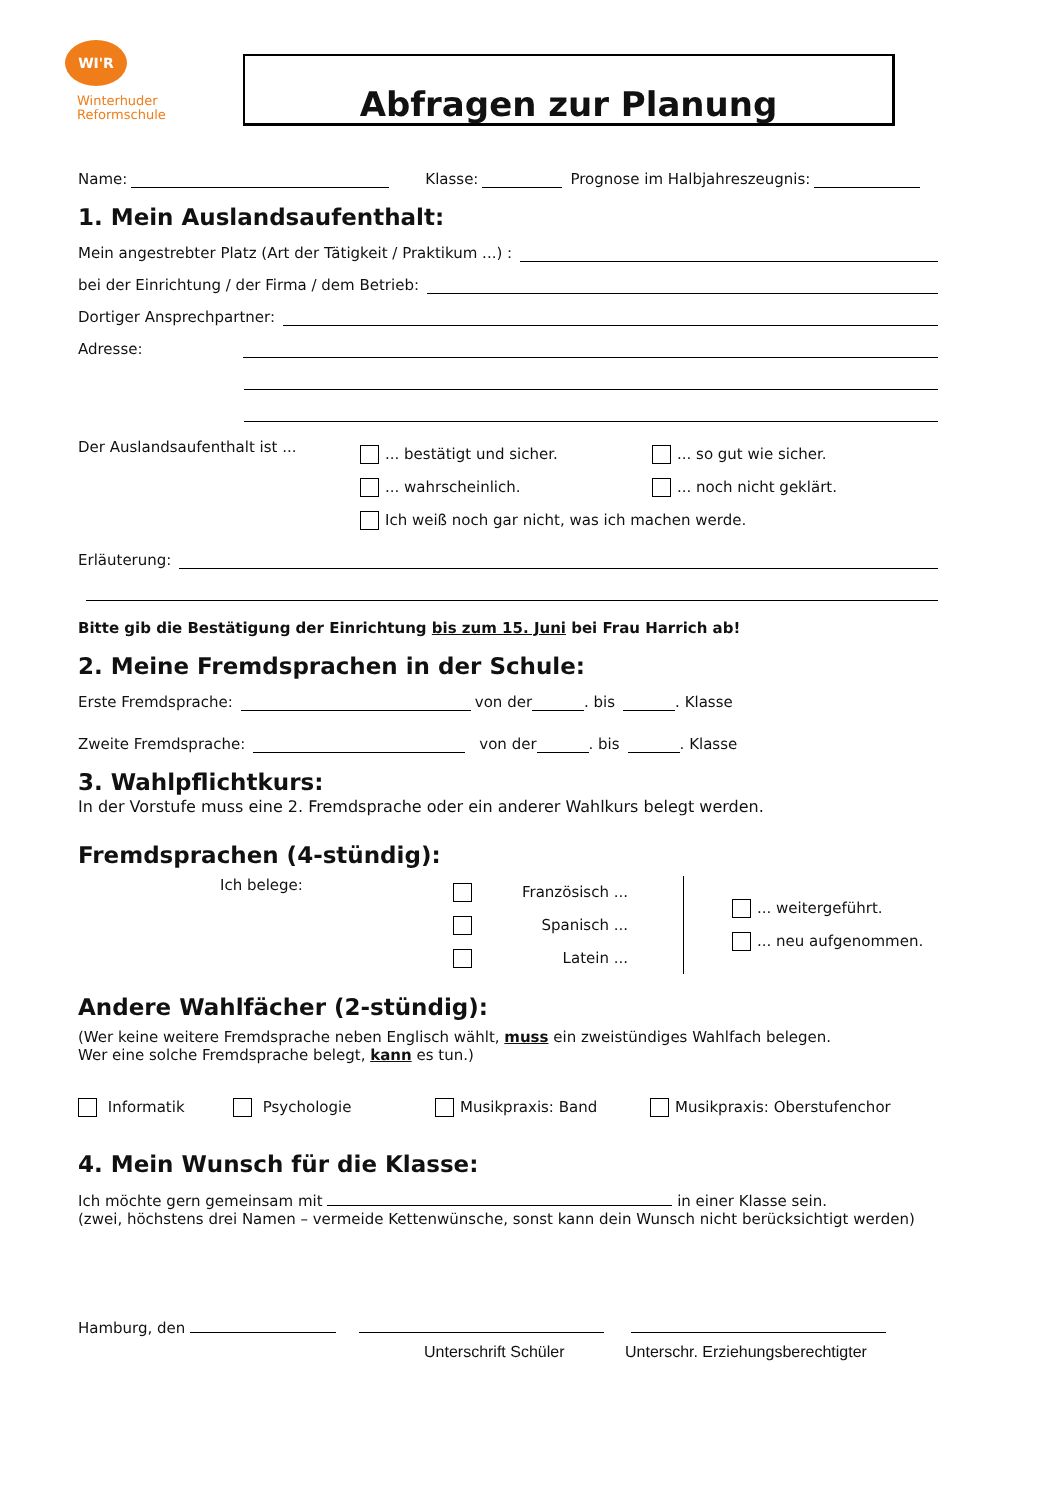WI'R
Winterhuder
Reformschule
Abfragen zur Planung
Name: Klasse: Prognose im Halbjahreszeugnis:
1. Mein Auslandsaufenthalt:
Mein angestrebter Platz (Art der Tätigkeit / Praktikum ...) :
bei der Einrichtung / der Firma / dem Betrieb:
Dortiger Ansprechpartner:
Adresse:
Der Auslandsaufenthalt ist ...
... bestätigt und sicher. ... so gut wie sicher.
... wahrscheinlich. ... noch nicht geklärt.
Ich weiß noch gar nicht, was ich machen werde.
Erläuterung:
Bitte gib die Bestätigung der Einrichtung bis zum 15. Juni bei Frau Harrich ab!
2. Meine Fremdsprachen in der Schule:
Erste Fremdsprache: von der . bis . Klasse
Zweite Fremdsprache: von der . bis . Klasse
3. Wahlpflichtkurs:
In der Vorstufe muss eine 2. Fremdsprache oder ein anderer Wahlkurs belegt werden.
Fremdsprachen (4-stündig):
Ich belege:
Französisch ...
Spanisch ...
Latein ...
... weitergeführt.
... neu aufgenommen.
Andere Wahlfächer (2-stündig):
(Wer keine weitere Fremdsprache neben Englisch wählt, muss ein zweistündiges Wahlfach belegen.
Wer eine solche Fremdsprache belegt, kann es tun.)
Informatik Psychologie Musikpraxis: Band Musikpraxis: Oberstufenchor
4. Mein Wunsch für die Klasse:
Ich möchte gern gemeinsam mit in einer Klasse sein.
(zwei, höchstens drei Namen – vermeide Kettenwünsche, sonst kann dein Wunsch nicht berücksichtigt werden)
Hamburg, den
Unterschrift Schüler Unterschr. Erziehungsberechtigter